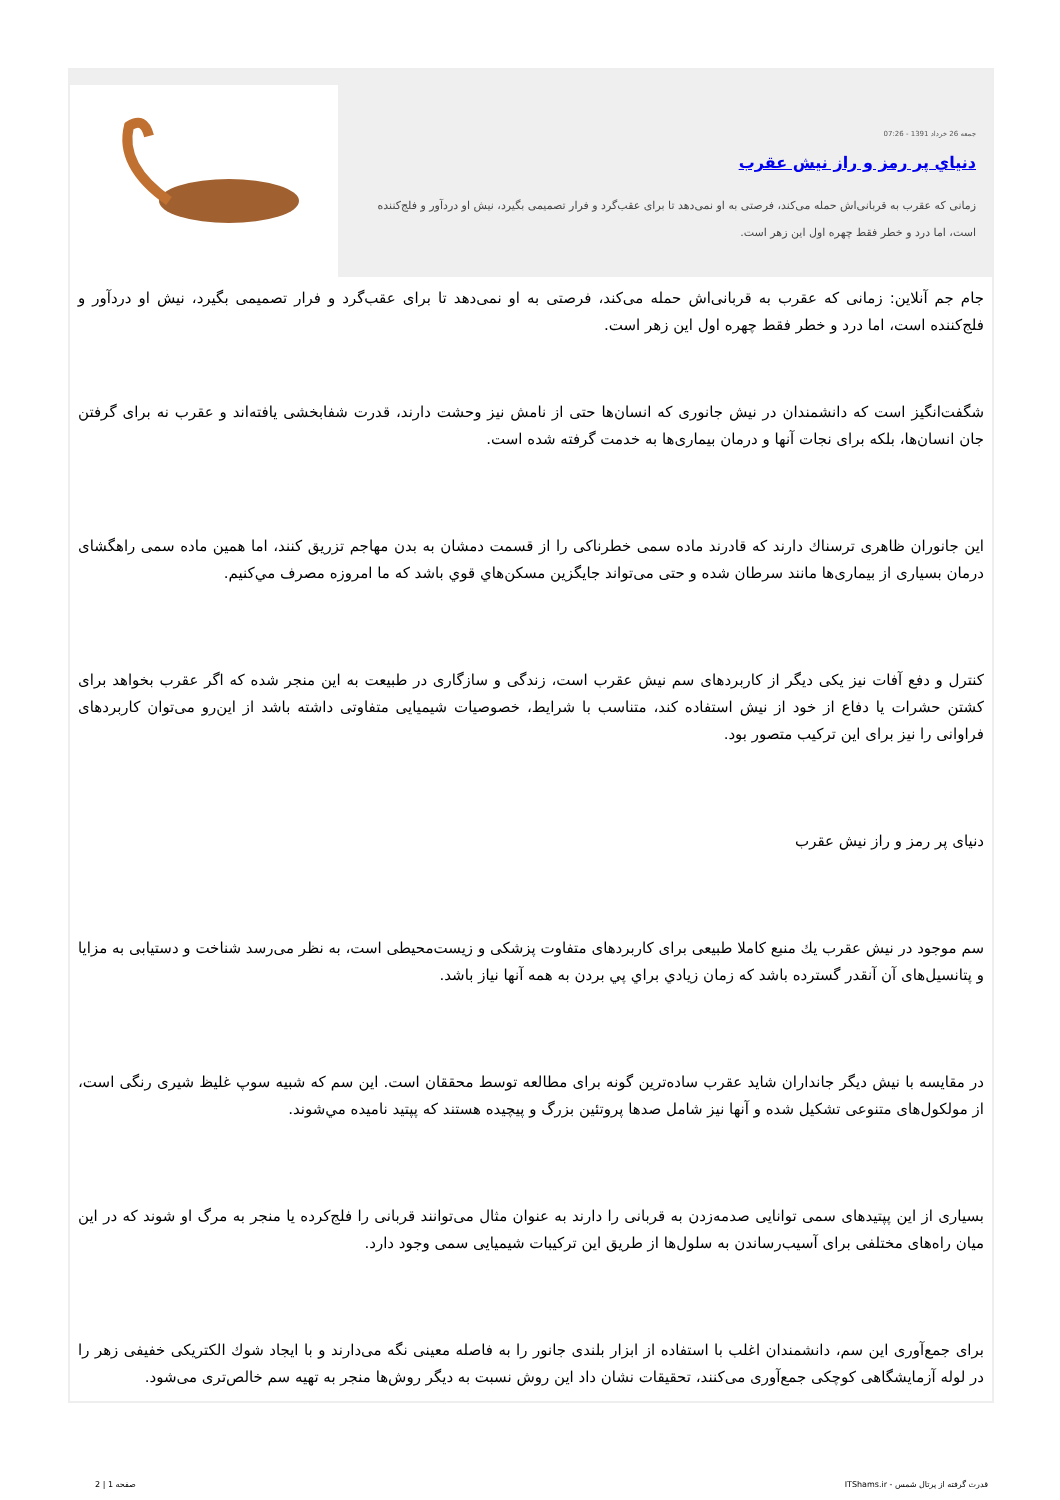جمعه 26 خرداد 1391 - 07:26
دنياي پر رمز و راز نيش عقرب
زمانی که عقرب به قربانی‌اش حمله می‌کند، فرصتی به او نمی‌دهد تا برای عقب‌گرد و فرار تصمیمی بگیرد، نیش او دردآور و فلج‌کننده است، اما درد و خطر فقط چهره اول این زهر است.
جام جم آنلاین: زمانی که عقرب به قربانی‌اش حمله می‌کند، فرصتی به او نمی‌دهد تا برای عقب‌گرد و فرار تصمیمی بگیرد، نیش او دردآور و فلج‌کننده است، اما درد و خطر فقط چهره اول این زهر است.
شگفت‌انگیز است که دانشمندان در نیش جانوری که انسان‌ها حتی از نامش نیز وحشت دارند، قدرت شفابخشی یافته‌اند و عقرب نه برای گرفتن جان انسان‌ها، بلکه برای نجات آنها و درمان بیماری‌ها به خدمت گرفته شده است.
این جانوران ظاهری ترسناك دارند که قادرند ماده سمی خطرناکی را از قسمت دمشان به بدن مهاجم تزریق کنند، اما همین ماده سمی راهگشای درمان بسیاری از بیماری‌ها مانند سرطان شده و حتی می‌تواند جایگزین مسکن‌هاي قوي باشد که ما امروزه مصرف مي‌کنیم.
کنترل و دفع آفات نیز یکی دیگر از کاربردهای سم نیش عقرب است، زندگی و سازگاری در طبیعت به این منجر شده که اگر عقرب بخواهد برای کشتن حشرات یا دفاع از خود از نیش استفاده کند، متناسب با شرایط، خصوصیات شیمیایی متفاوتی داشته باشد از این‌رو می‌توان کاربردهای فراوانی را نیز برای این ترکیب متصور بود.
دنیای پر رمز و راز نیش عقرب
سم موجود در نیش عقرب يك منبع کاملا طبیعی برای کاربردهای متفاوت پزشکی و زیست‌محیطی است، به نظر می‌رسد شناخت و دستیابی به مزایا و پتانسیل‌های آن آنقدر گسترده باشد که زمان زيادي براي پي بردن به همه آنها نیاز باشد.
در مقایسه با نیش دیگر جانداران شاید عقرب ساده‌ترین گونه برای مطالعه توسط محققان است. این سم که شبیه سوپ غلیظ شیری رنگی است، از مولکول‌های متنوعی تشکیل شده و آنها نیز شامل صدها پروتئین بزرگ و پیچیده هستند که پپتید نامیده مي‌شوند.
بسیاری از این پپتیدهای سمی توانایی صدمه‌زدن به قربانی را دارند به عنوان مثال می‌توانند قربانی را فلج‌کرده یا منجر به مرگ او شوند که در این میان راه‌های مختلفی برای آسیب‌رساندن به سلول‌ها از طریق این ترکیبات شیمیایی سمی وجود دارد.
برای جمع‌آوری این سم، دانشمندان اغلب با استفاده از ابزار بلندی جانور را به فاصله معینی نگه می‌دارند و با ایجاد شوك الکتریکی خفیفی زهر را در لوله آزمایشگاهی کوچکی جمع‌آوری می‌کنند، تحقیقات نشان داد این روش نسبت به دیگر روش‌ها منجر به تهیه سم خالص‌تری می‌شود.
قدرت گرفته از پرتال شمس - ITShams.ir صفحه 1 | 2